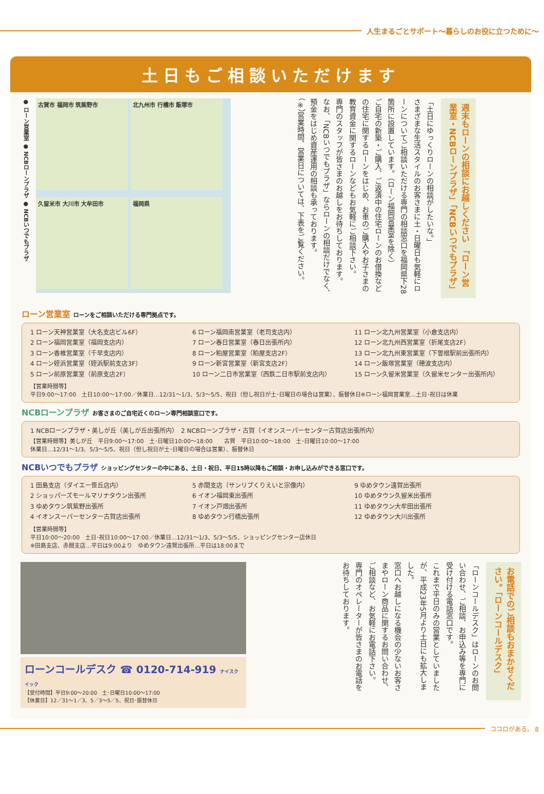人生まるごとサポート〜暮らしのお役に立つために〜
土日もご相談いただけます
● ローン営業室 ● NCBローンプラザ ● NCBいつでもプラザ
古賀市 福岡市 筑紫野市
北九州市 行橋市 飯塚市
久留米市 大川市 大牟田市
福岡県
「土日にゆっくりローンの相談がしたいな。」
さまざまな生活スタイルのお客さまに土・日曜日も気軽にローンについてご相談いただける専門の相談窓口を福岡県下28箇所に設置しています。（ローン福岡営業室を除く）
ご自宅の新築・ご購入、ご返済中の住宅ローンのお借換などの住宅に関するローンをはじめ、お車のご購入やお子さまの教育資金に関するローンなどもお気軽にご相談下さい。
専門のスタッフが皆さまのお越しをお待ちしております。
なお、「NCBいつでもプラザ」ならローンの相談だけでなく、預金をはじめ資産運用の相談も承っております。
（※）営業時間、営業日については、下表をご覧ください。
週末もローンの相談にお越しください 「ローン営業室・NCBローンプラザ」「NCBいつでもプラザ」
ローン営業室 ローンをご相談いただける専門拠点です。
1 ローン天神営業室（大名支店ビル6F）
2 ローン福岡営業室（福岡支店内）
3 ローン香椎営業室（千早支店内）
4 ローン姪浜営業室（姪浜駅前支店3F）
5 ローン前原営業室（前原支店2F）
6 ローン福岡南営業室（老司支店内）
7 ローン春日営業室（春日出張所内）
8 ローン粕屋営業室（粕屋支店2F）
9 ローン新宮営業室（新宮支店2F）
10 ローン二日市営業室（西鉄二日市駅前支店内）
11 ローン北九州営業室（小倉支店内）
12 ローン北九州西営業室（折尾支店2F）
13 ローン北九州東営業室（下曽根駅前出張所内）
14 ローン飯塚営業室（穂波支店内）
15 ローン久留米営業室（久留米センター出張所内）
【営業時間等】
平日9:00〜17:00　土日10:00〜17:00／休業日…12/31〜1/3、5/3〜5/5、祝日（但し祝日が土･日曜日の場合は営業）、振替休日※ローン福岡営業室…土日･祝日は休業
NCBローンプラザ お客さまのご自宅近くのローン専門相談窓口です。
1 NCBローンプラザ・美しが丘（美しが丘出張所内）　2 NCBローンプラザ・古賀（イオンスーパーセンター古賀店出張所内）
【営業時間等】美しが丘　平日9:00〜17:00　土･日曜日10:00〜18:00　　古賀　平日10:00〜18:00　土･日曜日10:00〜17:00
休業日…12/31〜1/3、5/3〜5/5、祝日（但し祝日が土･日曜日の場合は営業）、振替休日
NCBいつでもプラザ ショッピングセンターの中にある、土日・祝日、平日15時以降もご相談・お申し込みができる窓口です。
1 田島支店（ダイエー笹丘店内）
2 ショッパーズモールマリナタウン出張所
3 ゆめタウン筑紫野出張所
4 イオンスーパーセンター古賀店出張所
5 赤間支店（サンリブくりえいと宗像内）
6 イオン福岡東出張所
7 イオン戸畑出張所
8 ゆめタウン行橋出張所
9 ゆめタウン遠賀出張所
10 ゆめタウン久留米出張所
11 ゆめタウン大牟田出張所
12 ゆめタウン大川出張所
【営業時間等】
平日10:00〜20:00　土日･祝日10:00〜17:00／休業日…12/31〜1/3、5/3〜5/5、ショッピングセンター店休日
※田島支店、赤間支店…平日は9:00より　ゆめタウン遠賀出張所…平日は18:00まで
ローンコールデスク ☎ 0120-714-919 ナイスクイック
【受付時間】平日9:00〜20:00　土･日曜日10:00〜17:00
【休業日】12／31〜1／3、5／3〜5／5、祝日･振替休日
「ローンコールデスク」はローンのお問い合わせ、ご相談、お申込み等を専門に受け付ける電話窓口です。
これまで平日のみの営業としていましたが、平成23年5月より土日にも拡大しました。
窓口へお越しになる機会の少ないお客さまやローン商品に関するお問い合わせ、ご相談など、お気軽にお電話下さい。
専門のオペレーターが皆さまのお電話をお待ちしております。
お電話でのご相談もおまかせください。「ローンコールデスク」
ココロがある。 8